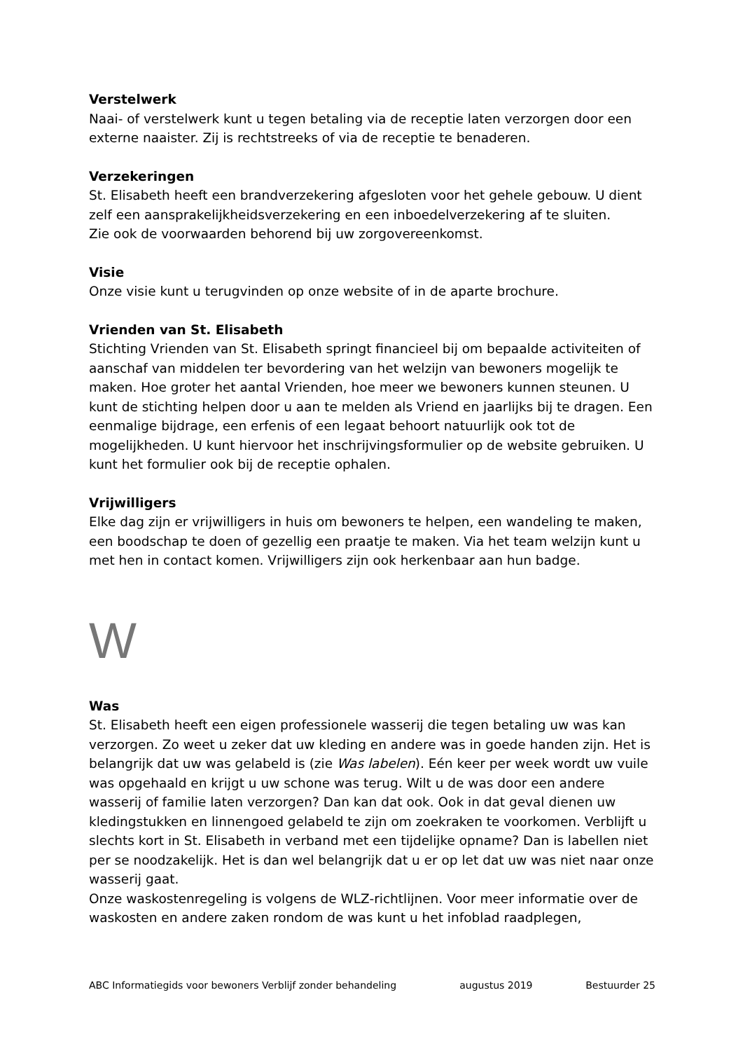Verstelwerk
Naai- of verstelwerk kunt u tegen betaling via de receptie laten verzorgen door een externe naaister. Zij is rechtstreeks of via de receptie te benaderen.
Verzekeringen
St. Elisabeth heeft een brandverzekering afgesloten voor het gehele gebouw. U dient zelf een aansprakelijkheidsverzekering en een inboedelverzekering af te sluiten.
Zie ook de voorwaarden behorend bij uw zorgovereenkomst.
Visie
Onze visie kunt u terugvinden op onze website of in de aparte brochure.
Vrienden van St. Elisabeth
Stichting Vrienden van St. Elisabeth springt financieel bij om bepaalde activiteiten of aanschaf van middelen ter bevordering van het welzijn van bewoners mogelijk te maken. Hoe groter het aantal Vrienden, hoe meer we bewoners kunnen steunen. U kunt de stichting helpen door u aan te melden als Vriend en jaarlijks bij te dragen. Een eenmalige bijdrage, een erfenis of een legaat behoort natuurlijk ook tot de mogelijkheden. U kunt hiervoor het inschrijvingsformulier op de website gebruiken. U kunt het formulier ook bij de receptie ophalen.
Vrijwilligers
Elke dag zijn er vrijwilligers in huis om bewoners te helpen, een wandeling te maken, een boodschap te doen of gezellig een praatje te maken. Via het team welzijn kunt u met hen in contact komen. Vrijwilligers zijn ook herkenbaar aan hun badge.
W
Was
St. Elisabeth heeft een eigen professionele wasserij die tegen betaling uw was kan verzorgen. Zo weet u zeker dat uw kleding en andere was in goede handen zijn. Het is belangrijk dat uw was gelabeld is (zie Was labelen). Eén keer per week wordt uw vuile was opgehaald en krijgt u uw schone was terug. Wilt u de was door een andere wasserij of familie laten verzorgen? Dan kan dat ook. Ook in dat geval dienen uw kledingstukken en linnengoed gelabeld te zijn om zoekraken te voorkomen. Verblijft u slechts kort in St. Elisabeth in verband met een tijdelijke opname? Dan is labellen niet per se noodzakelijk. Het is dan wel belangrijk dat u er op let dat uw was niet naar onze wasserij gaat.
Onze waskostenregeling is volgens de WLZ-richtlijnen. Voor meer informatie over de waskosten en andere zaken rondom de was kunt u het infoblad raadplegen,
ABC Informatiegids voor bewoners Verblijf zonder behandeling augustus 2019 Bestuurder 25